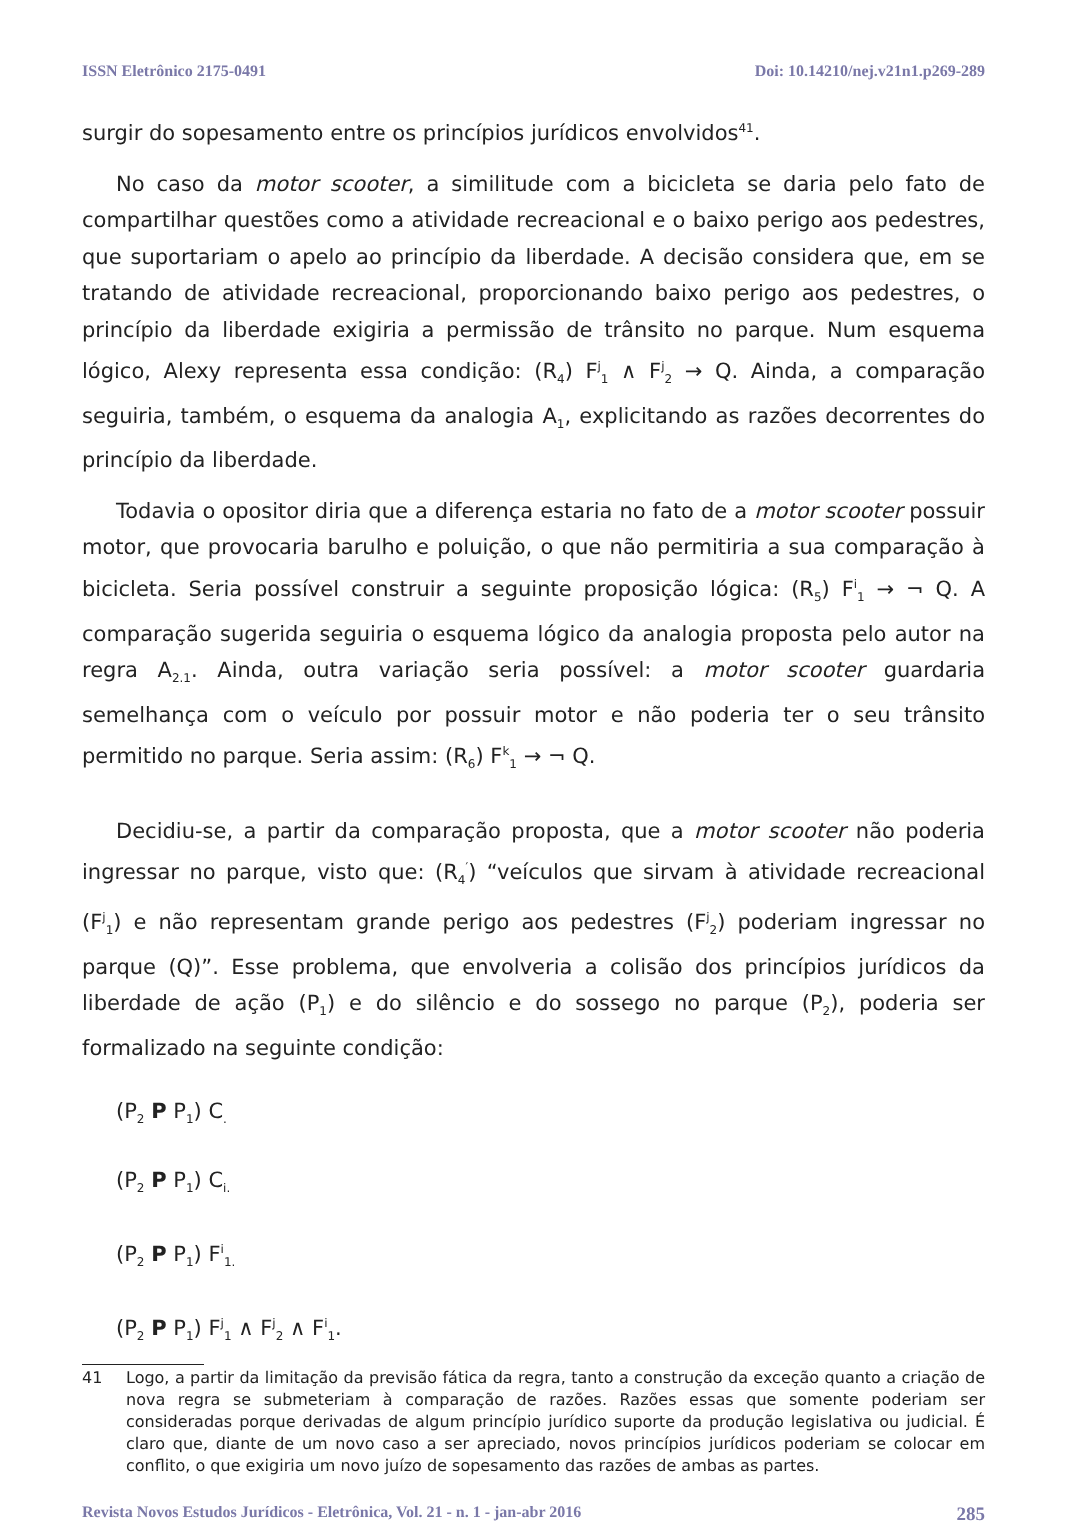ISSN Eletrônico 2175-0491 Doi: 10.14210/nej.v21n1.p269-289
surgir do sopesamento entre os princípios jurídicos envolvidos<sup>41</sup>.
No caso da motor scooter, a similitude com a bicicleta se daria pelo fato de compartilhar questões como a atividade recreacional e o baixo perigo aos pedestres, que suportariam o apelo ao princípio da liberdade. A decisão considera que, em se tratando de atividade recreacional, proporcionando baixo perigo aos pedestres, o princípio da liberdade exigiria a permissão de trânsito no parque. Num esquema lógico, Alexy representa essa condição: (R<sub>4</sub>) F<sup>j</sup><sub>1</sub> ∧ F<sup>j</sup><sub>2</sub> → Q. Ainda, a comparação seguiria, também, o esquema da analogia A<sub>1</sub>, explicitando as razões decorrentes do princípio da liberdade.
Todavia o opositor diria que a diferença estaria no fato de a motor scooter possuir motor, que provocaria barulho e poluição, o que não permitiria a sua comparação à bicicleta. Seria possível construir a seguinte proposição lógica: (R<sub>5</sub>) F<sup>i</sup><sub>1</sub> → ¬ Q. A comparação sugerida seguiria o esquema lógico da analogia proposta pelo autor na regra A<sub>2.1</sub>. Ainda, outra variação seria possível: a motor scooter guardaria semelhança com o veículo por possuir motor e não poderia ter o seu trânsito permitido no parque. Seria assim: (R<sub>6</sub>) F<sup>k</sup><sub>1</sub> → ¬ Q.
Decidiu-se, a partir da comparação proposta, que a motor scooter não poderia ingressar no parque, visto que: (R<sub>4</sub><sup>′</sup>) “veículos que sirvam à atividade recreacional (F<sup>j</sup><sub>1</sub>) e não representam grande perigo aos pedestres (F<sup>j</sup><sub>2</sub>) poderiam ingressar no parque (Q)”. Esse problema, que envolveria a colisão dos princípios jurídicos da liberdade de ação (P<sub>1</sub>) e do silêncio e do sossego no parque (P<sub>2</sub>), poderia ser formalizado na seguinte condição:
(P<sub>2</sub> P P<sub>1</sub>) C<sub>.</sub>
(P<sub>2</sub> P P<sub>1</sub>) C<sub>i.</sub>
(P<sub>2</sub> P P<sub>1</sub>) F<sup>i</sup><sub>1.</sub>
(P<sub>2</sub> P P<sub>1</sub>) F<sup>j</sup><sub>1</sub> ∧ F<sup>j</sup><sub>2</sub> ∧ F<sup>i</sup><sub>1</sub>.
41 Logo, a partir da limitação da previsão fática da regra, tanto a construção da exceção quanto a criação de nova regra se submeteriam à comparação de razões. Razões essas que somente poderiam ser consideradas porque derivadas de algum princípio jurídico suporte da produção legislativa ou judicial. É claro que, diante de um novo caso a ser apreciado, novos princípios jurídicos poderiam se colocar em conflito, o que exigiria um novo juízo de sopesamento das razões de ambas as partes.
Revista Novos Estudos Jurídicos - Eletrônica, Vol. 21 - n. 1 - jan-abr 2016 285